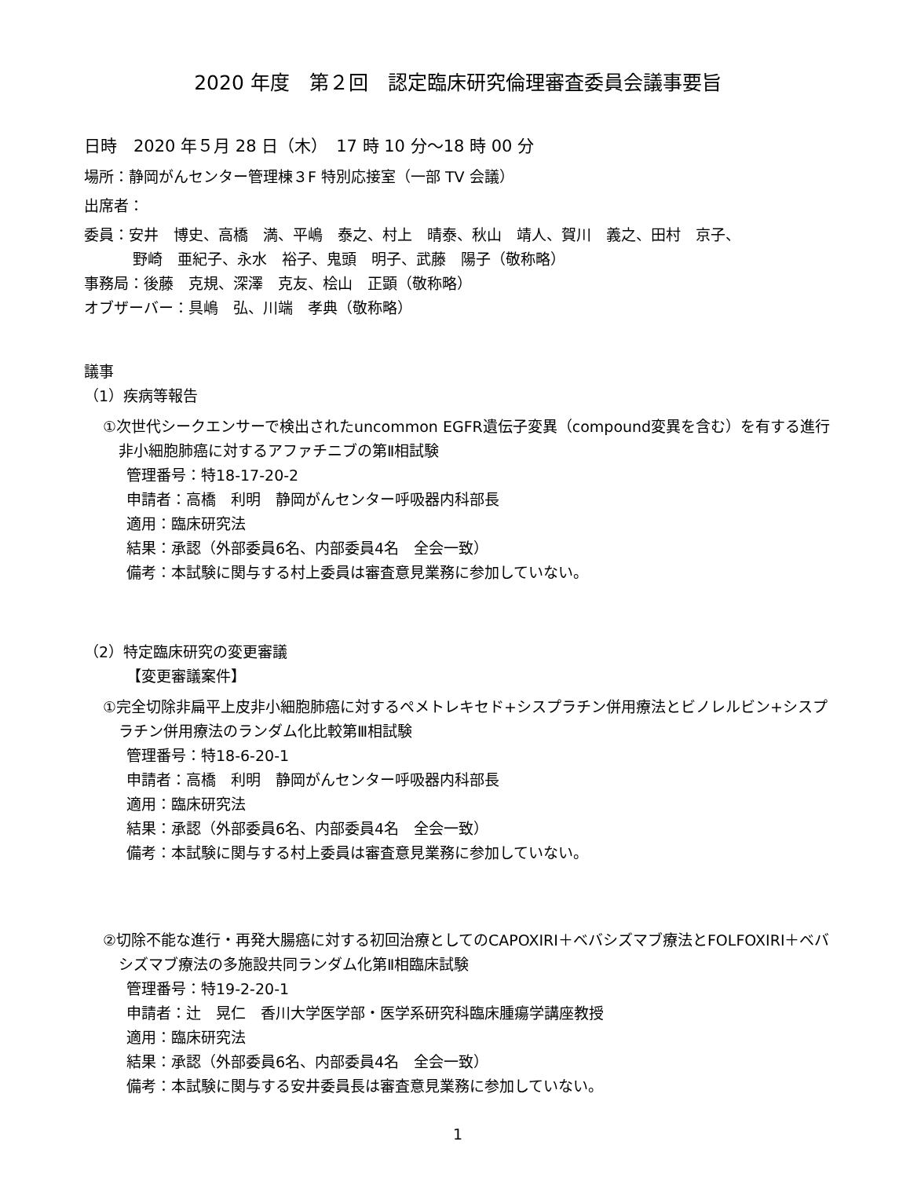2020 年度　第２回　認定臨床研究倫理審査委員会議事要旨
日時　2020 年５月 28 日（木）　17 時 10 分～18 時 00 分
場所：静岡がんセンター管理棟３F 特別応接室（一部 TV 会議）
出席者：
委員：安井　博史、高橋　満、平嶋　泰之、村上　晴泰、秋山　靖人、賀川　義之、田村　京子、
野崎　亜紀子、永水　裕子、鬼頭　明子、武藤　陽子（敬称略）
事務局：後藤　克規、深澤　克友、桧山　正顕（敬称略）
オブザーバー：具嶋　弘、川端　孝典（敬称略）
議事
（1）疾病等報告
①次世代シークエンサーで検出されたuncommon EGFR遺伝子変異（compound変異を含む）を有する進行非小細胞肺癌に対するアファチニブの第Ⅱ相試験
管理番号：特18-17-20-2
申請者：高橋　利明　静岡がんセンター呼吸器内科部長
適用：臨床研究法
結果：承認（外部委員6名、内部委員4名　全会一致）
備考：本試験に関与する村上委員は審査意見業務に参加していない。
（2）特定臨床研究の変更審議
【変更審議案件】
①完全切除非扁平上皮非小細胞肺癌に対するペメトレキセド+シスプラチン併用療法とビノレルビン+シスプラチン併用療法のランダム化比較第Ⅲ相試験
管理番号：特18-6-20-1
申請者：高橋　利明　静岡がんセンター呼吸器内科部長
適用：臨床研究法
結果：承認（外部委員6名、内部委員4名　全会一致）
備考：本試験に関与する村上委員は審査意見業務に参加していない。
②切除不能な進行・再発大腸癌に対する初回治療としてのCAPOXIRI＋ベバシズマブ療法とFOLFOXIRI＋ベバシズマブ療法の多施設共同ランダム化第Ⅱ相臨床試験
管理番号：特19-2-20-1
申請者：辻　晃仁　香川大学医学部・医学系研究科臨床腫瘍学講座教授
適用：臨床研究法
結果：承認（外部委員6名、内部委員4名　全会一致）
備考：本試験に関与する安井委員長は審査意見業務に参加していない。
1